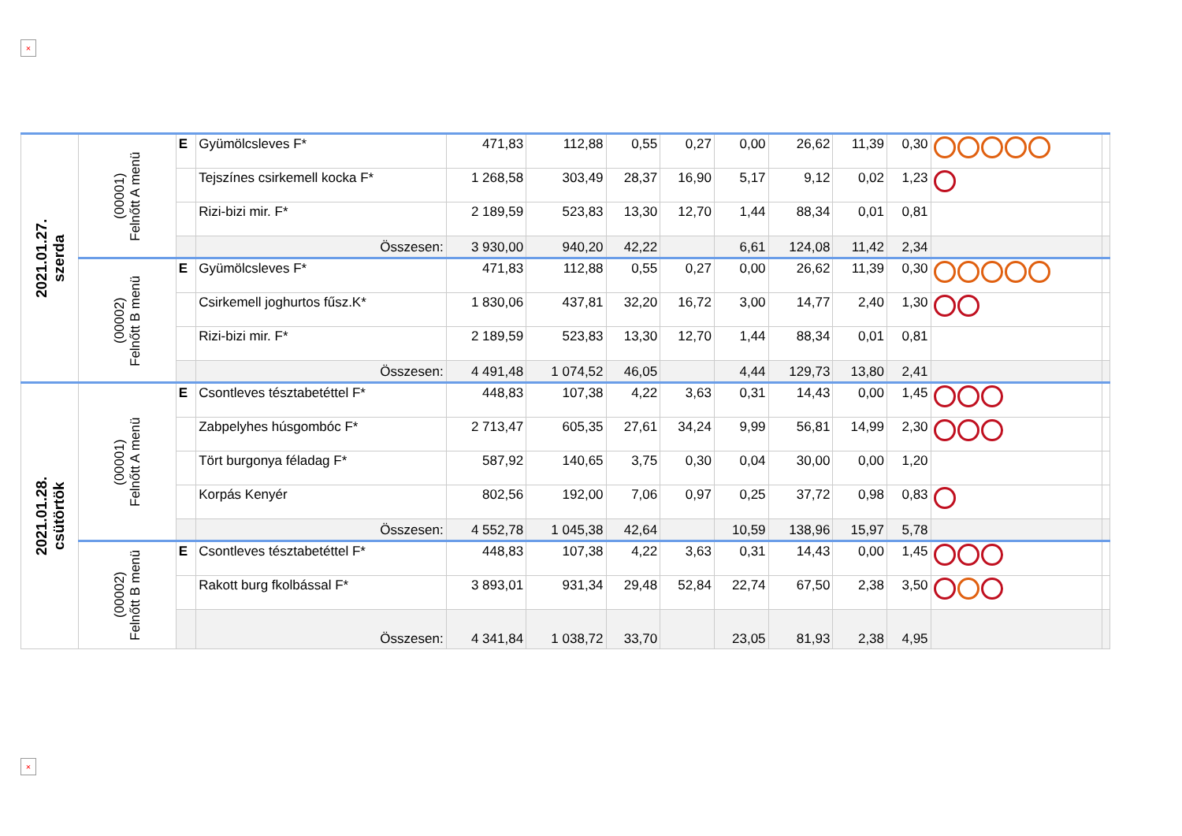×
| 2021.01.27. szerda | (00001) Felnőtt A menü | E | Gyümölcsleves F* | 471,83 | 112,88 | 0,55 | 0,27 | 0,00 | 26,62 | 11,39 | 0,30 | | |
| | | | Tejszínes csirkemell kocka F* | 1 268,58 | 303,49 | 28,37 | 16,90 | 5,17 | 9,12 | 0,02 | 1,23 | | |
| | | | Rizi-bizi mir. F* | 2 189,59 | 523,83 | 13,30 | 12,70 | 1,44 | 88,34 | 0,01 | 0,81 | | |
| | | | Összesen: | 3 930,00 | 940,20 | 42,22 | | 6,61 | 124,08 | 11,42 | 2,34 | | |
| | (00002) Felnőtt B menü | E | Gyümölcsleves F* | 471,83 | 112,88 | 0,55 | 0,27 | 0,00 | 26,62 | 11,39 | 0,30 | | |
| | | | Csirkemell joghurtos fűsz.K* | 1 830,06 | 437,81 | 32,20 | 16,72 | 3,00 | 14,77 | 2,40 | 1,30 | | |
| | | | Rizi-bizi mir. F* | 2 189,59 | 523,83 | 13,30 | 12,70 | 1,44 | 88,34 | 0,01 | 0,81 | | |
| | | | Összesen: | 4 491,48 | 1 074,52 | 46,05 | | 4,44 | 129,73 | 13,80 | 2,41 | | |
| 2021.01.28. csütörtök | (00001) Felnőtt A menü | E | Csontleves tésztabetéttel F* | 448,83 | 107,38 | 4,22 | 3,63 | 0,31 | 14,43 | 0,00 | 1,45 | | |
| | | | Zabpelyhes húsgombóc F* | 2 713,47 | 605,35 | 27,61 | 34,24 | 9,99 | 56,81 | 14,99 | 2,30 | | |
| | | | Tört burgonya féladag F* | 587,92 | 140,65 | 3,75 | 0,30 | 0,04 | 30,00 | 0,00 | 1,20 | | |
| | | | Korpás Kenyér | 802,56 | 192,00 | 7,06 | 0,97 | 0,25 | 37,72 | 0,98 | 0,83 | | |
| | | | Összesen: | 4 552,78 | 1 045,38 | 42,64 | | 10,59 | 138,96 | 15,97 | 5,78 | | |
| | (00002) Felnőtt B menü | E | Csontleves tésztabetéttel F* | 448,83 | 107,38 | 4,22 | 3,63 | 0,31 | 14,43 | 0,00 | 1,45 | | |
| | | | Rakott burg fkolbással F* | 3 893,01 | 931,34 | 29,48 | 52,84 | 22,74 | 67,50 | 2,38 | 3,50 | | |
| | | | Összesen: | 4 341,84 | 1 038,72 | 33,70 | | 23,05 | 81,93 | 2,38 | 4,95 | | |
×